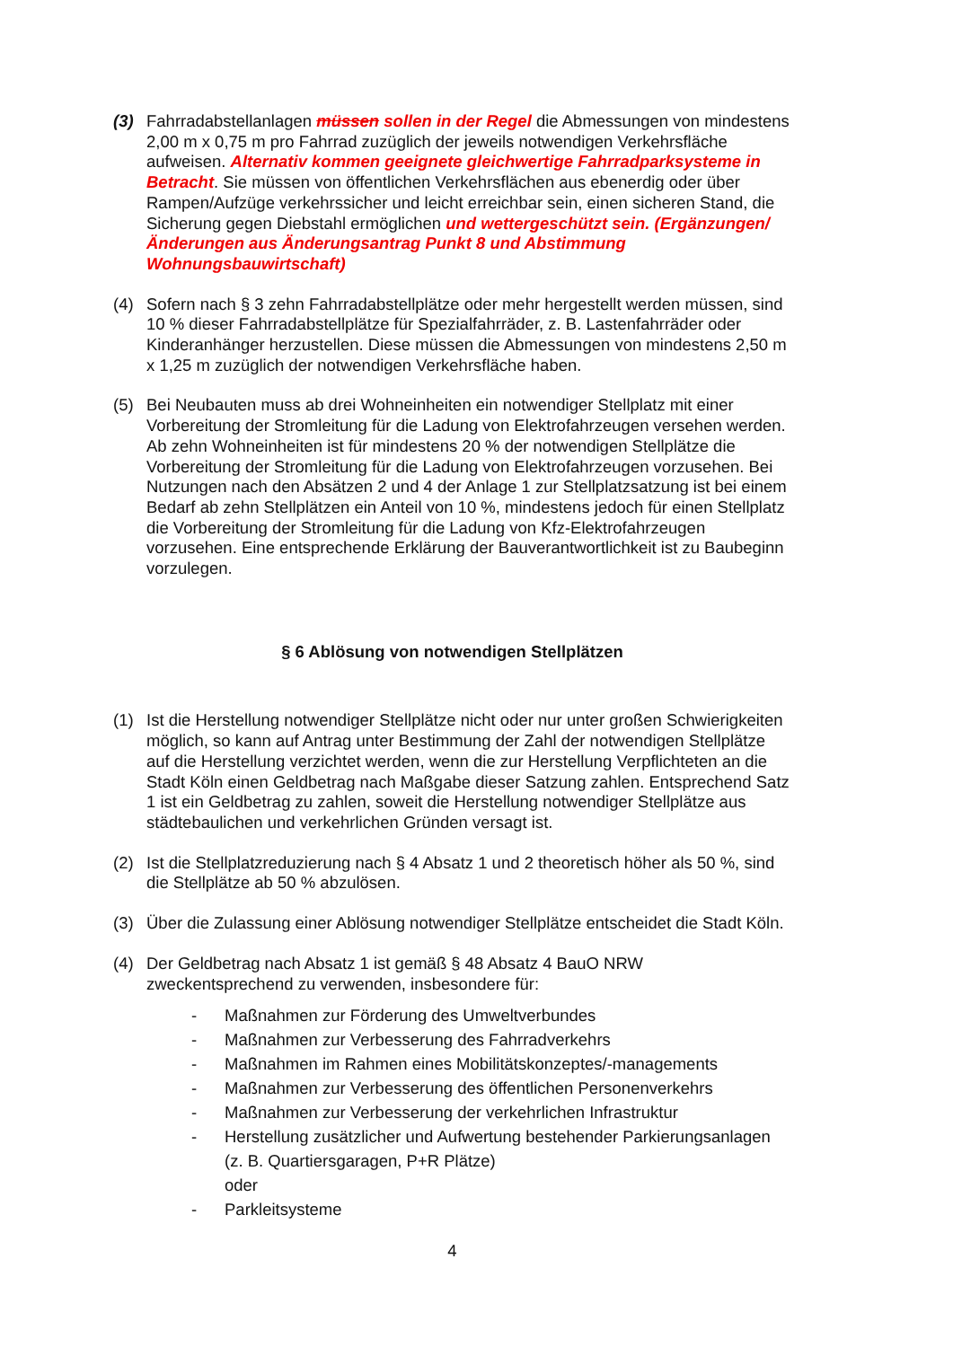(3) Fahrradabstellanlagen müssen sollen in der Regel die Abmessungen von mindestens 2,00 m x 0,75 m pro Fahrrad zuzüglich der jeweils notwendigen Verkehrsfläche aufweisen. Alternativ kommen geeignete gleichwertige Fahrradparksysteme in Betracht. Sie müssen von öffentlichen Verkehrsflächen aus ebenerdig oder über Rampen/Aufzüge verkehrssicher und leicht erreichbar sein, einen sicheren Stand, die Sicherung gegen Diebstahl ermöglichen und wettergeschützt sein. (Ergänzungen/Änderungen aus Änderungsantrag Punkt 8 und Abstimmung Wohnungsbauwirtschaft)
(4) Sofern nach § 3 zehn Fahrradabstellplätze oder mehr hergestellt werden müssen, sind 10 % dieser Fahrradabstellplätze für Spezialfahrräder, z. B. Lastenfahrräder oder Kinderanhänger herzustellen. Diese müssen die Abmessungen von mindestens 2,50 m x 1,25 m zuzüglich der notwendigen Verkehrsfläche haben.
(5) Bei Neubauten muss ab drei Wohneinheiten ein notwendiger Stellplatz mit einer Vorbereitung der Stromleitung für die Ladung von Elektrofahrzeugen versehen werden. Ab zehn Wohneinheiten ist für mindestens 20 % der notwendigen Stellplätze die Vorbereitung der Stromleitung für die Ladung von Elektrofahrzeugen vorzusehen. Bei Nutzungen nach den Absätzen 2 und 4 der Anlage 1 zur Stellplatzsatzung ist bei einem Bedarf ab zehn Stellplätzen ein Anteil von 10 %, mindestens jedoch für einen Stellplatz die Vorbereitung der Stromleitung für die Ladung von Kfz-Elektrofahrzeugen vorzusehen. Eine entsprechende Erklärung der Bauverantwortlichkeit ist zu Baubeginn vorzulegen.
§ 6 Ablösung von notwendigen Stellplätzen
(1) Ist die Herstellung notwendiger Stellplätze nicht oder nur unter großen Schwierigkeiten möglich, so kann auf Antrag unter Bestimmung der Zahl der notwendigen Stellplätze auf die Herstellung verzichtet werden, wenn die zur Herstellung Verpflichteten an die Stadt Köln einen Geldbetrag nach Maßgabe dieser Satzung zahlen. Entsprechend Satz 1 ist ein Geldbetrag zu zahlen, soweit die Herstellung notwendiger Stellplätze aus städtebaulichen und verkehrlichen Gründen versagt ist.
(2) Ist die Stellplatzreduzierung nach § 4 Absatz 1 und 2 theoretisch höher als 50 %, sind die Stellplätze ab 50 % abzulösen.
(3) Über die Zulassung einer Ablösung notwendiger Stellplätze entscheidet die Stadt Köln.
(4) Der Geldbetrag nach Absatz 1 ist gemäß § 48 Absatz 4 BauO NRW zweckentsprechend zu verwenden, insbesondere für:
- Maßnahmen zur Förderung des Umweltverbundes
- Maßnahmen zur Verbesserung des Fahrradverkehrs
- Maßnahmen im Rahmen eines Mobilitätskonzeptes/-managements
- Maßnahmen zur Verbesserung des öffentlichen Personenverkehrs
- Maßnahmen zur Verbesserung der verkehrlichen Infrastruktur
- Herstellung zusätzlicher und Aufwertung bestehender Parkierungsanlagen
(z. B. Quartiersgaragen, P+R Plätze)
oder
- Parkleitsysteme
4